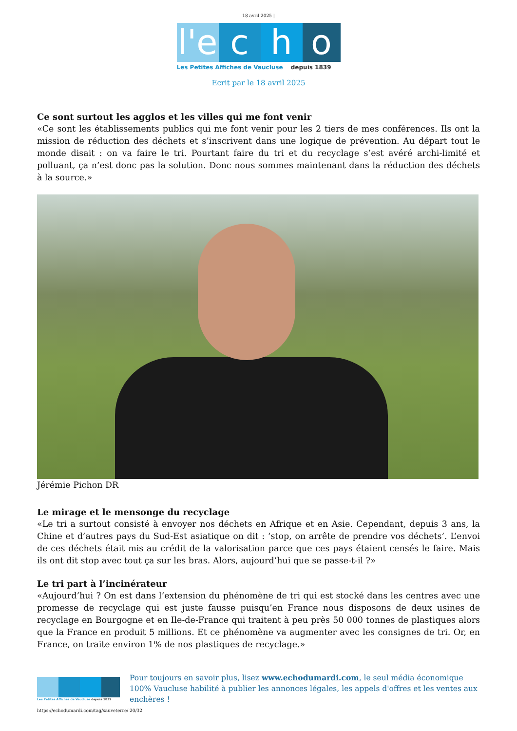18 avril 2025 |
l'e
c h o
Les Petites Affiches de Vaucluse depuis 1839
Ecrit par le 18 avril 2025
Ce sont surtout les agglos et les villes qui me font venir
«Ce sont les établissements publics qui me font venir pour les 2 tiers de mes conférences. Ils ont la mission de réduction des déchets et s’inscrivent dans une logique de prévention. Au départ tout le monde disait : on va faire le tri. Pourtant faire du tri et du recyclage s’est avéré archi-limité et polluant, ça n’est donc pas la solution. Donc nous sommes maintenant dans la réduction des déchets à la source.»
Jérémie Pichon DR
Le mirage et le mensonge du recyclage
«Le tri a surtout consisté à envoyer nos déchets en Afrique et en Asie. Cependant, depuis 3 ans, la Chine et d’autres pays du Sud-Est asiatique on dit : ‘stop, on arrête de prendre vos déchets’. L’envoi de ces déchets était mis au crédit de la valorisation parce que ces pays étaient censés le faire. Mais ils ont dit stop avec tout ça sur les bras. Alors, aujourd’hui que se passe-t-il ?»
Le tri part à l’incinérateur
«Aujourd’hui ? On est dans l’extension du phénomène de tri qui est stocké dans les centres avec une promesse de recyclage qui est juste fausse puisqu’en France nous disposons de deux usines de recyclage en Bourgogne et en Ile-de-France qui traitent à peu près 50 000 tonnes de plastiques alors que la France en produit 5 millions. Et ce phénomène va augmenter avec les consignes de tri. Or, en France, on traite environ 1% de nos plastiques de recyclage.»
Les Petites Affiches de Vaucluse depuis 1839
Pour toujours en savoir plus, lisez www.echodumardi.com, le seul média économique 100% Vaucluse habilité à publier les annonces légales, les appels d'offres et les ventes aux enchères !
https://echodumardi.com/tag/sauveterre/ 20/32